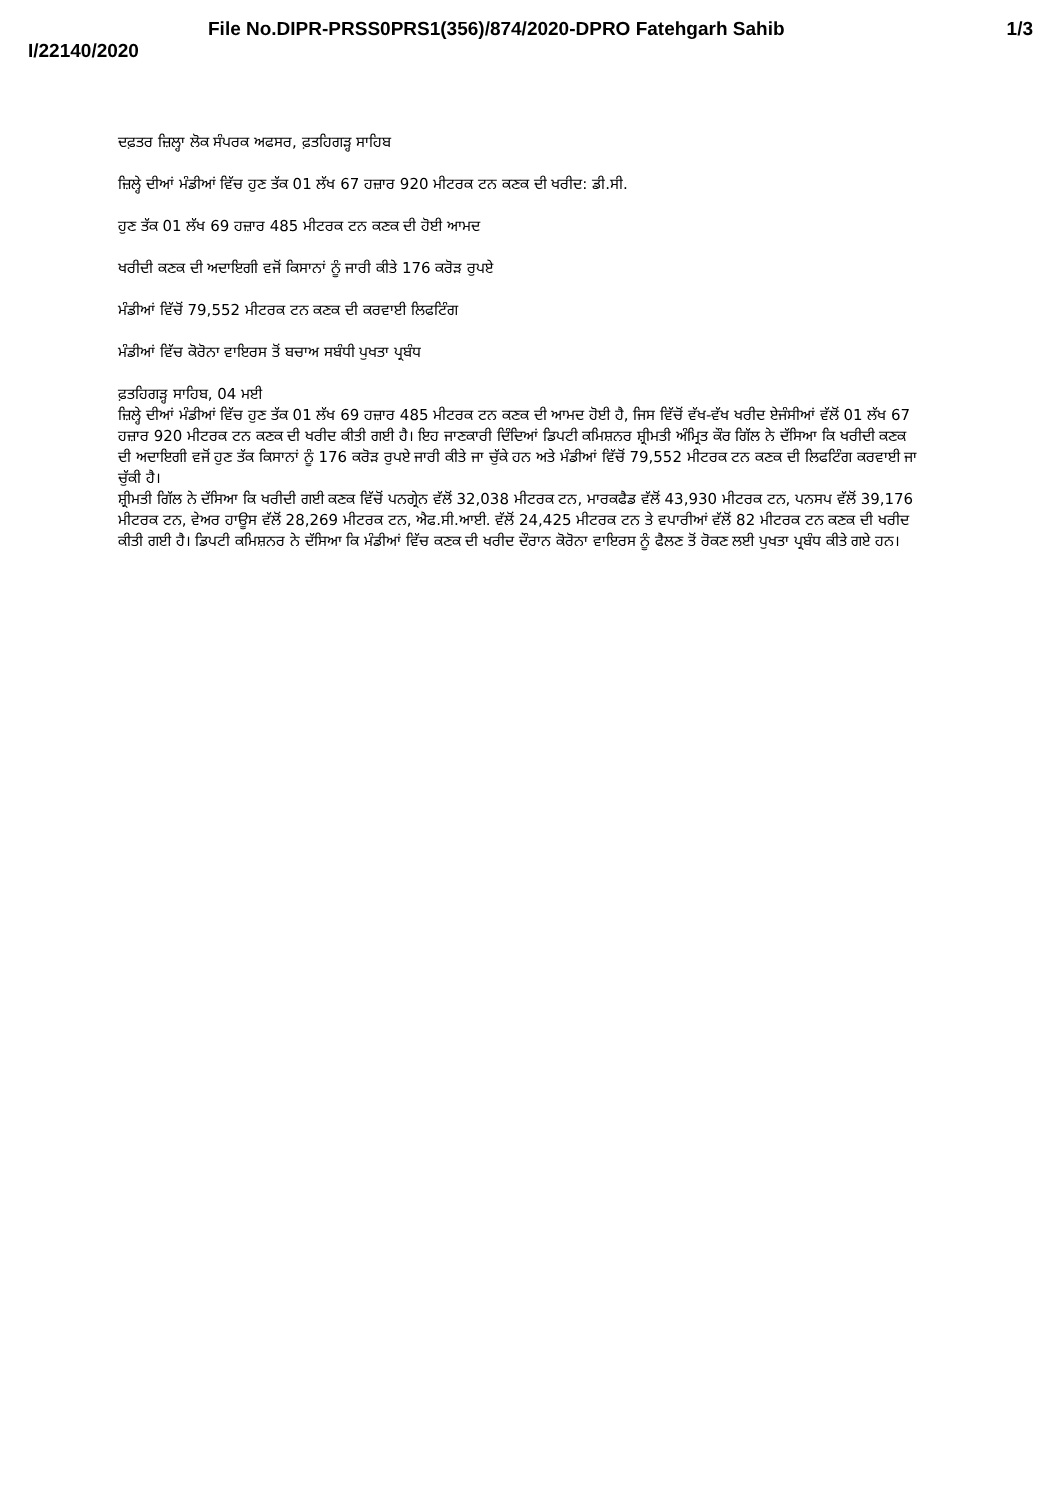File No.DIPR-PRSS0PRS1(356)/874/2020-DPRO Fatehgarh Sahib 1/3
I/22140/2020
ਦਫ਼ਤਰ ਜ਼ਿਲ੍ਹਾ ਲੋਕ ਸੰਪਰਕ ਅਫਸਰ, ਫ਼ਤਹਿਗੜ੍ਹ ਸਾਹਿਬ
ਜ਼ਿਲ੍ਹੇ ਦੀਆਂ ਮੰਡੀਆਂ ਵਿੱਚ ਹੁਣ ਤੱਕ 01 ਲੱਖ 67 ਹਜ਼ਾਰ 920 ਮੀਟਰਕ ਟਨ ਕਣਕ ਦੀ ਖਰੀਦ: ਡੀ.ਸੀ.
ਹੁਣ ਤੱਕ 01 ਲੱਖ 69 ਹਜ਼ਾਰ 485 ਮੀਟਰਕ ਟਨ ਕਣਕ ਦੀ ਹੋਈ ਆਮਦ
ਖਰੀਦੀ ਕਣਕ ਦੀ ਅਦਾਇਗੀ ਵਜੋਂ ਕਿਸਾਨਾਂ ਨੂੰ ਜਾਰੀ ਕੀਤੇ 176 ਕਰੋੜ ਰੁਪਏ
ਮੰਡੀਆਂ ਵਿੱਚੋਂ 79,552 ਮੀਟਰਕ ਟਨ ਕਣਕ ਦੀ ਕਰਵਾਈ ਲਿਫਟਿੰਗ
ਮੰਡੀਆਂ ਵਿੱਚ ਕੋਰੋਨਾ ਵਾਇਰਸ ਤੋਂ ਬਚਾਅ ਸਬੰਧੀ ਪੁਖਤਾ ਪ੍ਰਬੰਧ
ਫ਼ਤਹਿਗੜ੍ਹ ਸਾਹਿਬ, 04 ਮਈ
ਜ਼ਿਲ੍ਹੇ ਦੀਆਂ ਮੰਡੀਆਂ ਵਿੱਚ ਹੁਣ ਤੱਕ 01 ਲੱਖ 69 ਹਜ਼ਾਰ 485 ਮੀਟਰਕ ਟਨ ਕਣਕ ਦੀ ਆਮਦ ਹੋਈ ਹੈ, ਜਿਸ ਵਿੱਚੋਂ ਵੱਖ-ਵੱਖ ਖਰੀਦ ਏਜੰਸੀਆਂ ਵੱਲੋਂ 01 ਲੱਖ 67 ਹਜ਼ਾਰ 920 ਮੀਟਰਕ ਟਨ ਕਣਕ ਦੀ ਖਰੀਦ ਕੀਤੀ ਗਈ ਹੈ। ਇਹ ਜਾਣਕਾਰੀ ਦਿੰਦਿਆਂ ਡਿਪਟੀ ਕਮਿਸ਼ਨਰ ਸ਼੍ਰੀਮਤੀ ਅੰਮ੍ਰਿਤ ਕੌਰ ਗਿੱਲ ਨੇ ਦੱਸਿਆ ਕਿ ਖਰੀਦੀ ਕਣਕ ਦੀ ਅਦਾਇਗੀ ਵਜੋਂ ਹੁਣ ਤੱਕ ਕਿਸਾਨਾਂ ਨੂੰ 176 ਕਰੋੜ ਰੁਪਏ ਜਾਰੀ ਕੀਤੇ ਜਾ ਚੁੱਕੇ ਹਨ ਅਤੇ ਮੰਡੀਆਂ ਵਿੱਚੋਂ 79,552 ਮੀਟਰਕ ਟਨ ਕਣਕ ਦੀ ਲਿਫਟਿੰਗ ਕਰਵਾਈ ਜਾ ਚੁੱਕੀ ਹੈ।
ਸ਼੍ਰੀਮਤੀ ਗਿੱਲ ਨੇ ਦੱਸਿਆ ਕਿ ਖਰੀਦੀ ਗਈ ਕਣਕ ਵਿੱਚੋਂ ਪਨਗ੍ਰੇਨ ਵੱਲੋਂ 32,038 ਮੀਟਰਕ ਟਨ, ਮਾਰਕਫੈਡ ਵੱਲੋਂ 43,930 ਮੀਟਰਕ ਟਨ, ਪਨਸਪ ਵੱਲੋਂ 39,176 ਮੀਟਰਕ ਟਨ, ਵੇਅਰ ਹਾਊਸ ਵੱਲੋਂ 28,269 ਮੀਟਰਕ ਟਨ, ਐਫ.ਸੀ.ਆਈ. ਵੱਲੋਂ 24,425 ਮੀਟਰਕ ਟਨ ਤੇ ਵਪਾਰੀਆਂ ਵੱਲੋਂ 82 ਮੀਟਰਕ ਟਨ ਕਣਕ ਦੀ ਖਰੀਦ ਕੀਤੀ ਗਈ ਹੈ। ਡਿਪਟੀ ਕਮਿਸ਼ਨਰ ਨੇ ਦੱਸਿਆ ਕਿ ਮੰਡੀਆਂ ਵਿੱਚ ਕਣਕ ਦੀ ਖਰੀਦ ਦੌਰਾਨ ਕੋਰੋਨਾ ਵਾਇਰਸ ਨੂੰ ਫੈਲਣ ਤੋਂ ਰੋਕਣ ਲਈ ਪੁਖਤਾ ਪ੍ਰਬੰਧ ਕੀਤੇ ਗਏ ਹਨ।